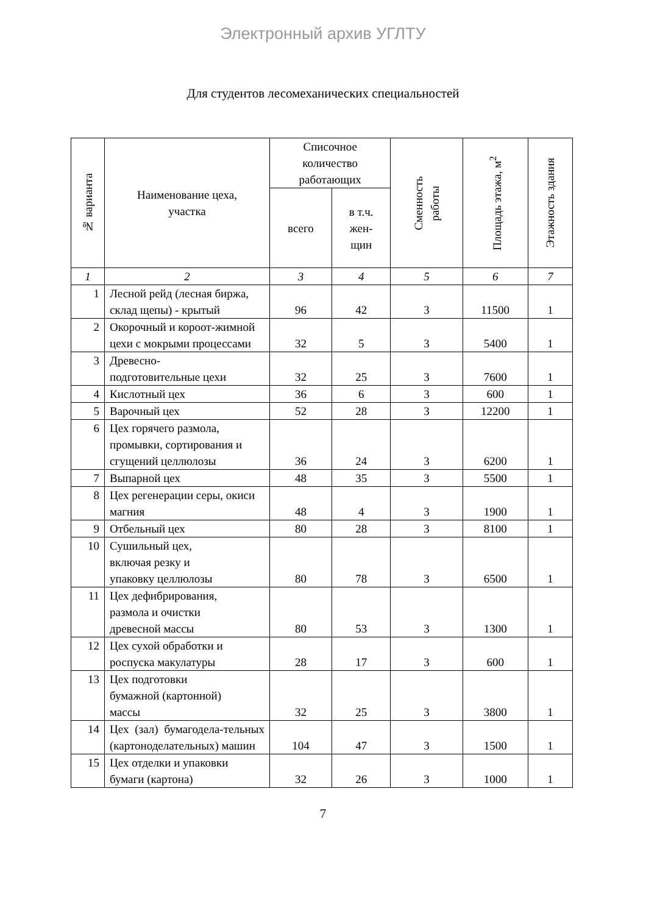Электронный архив УГЛТУ
Для студентов лесомеханических специальностей
| № варианта | Наименование цеха, участка | Списочное количество работающих | | Сменность работы | Площадь этажа, м<sup>2</sup> | Этажность здания |
| --- | --- | --- | --- | --- | --- | --- |
| | | всего | в т.ч. жен- щин | | | |
| 1 | 2 | 3 | 4 | 5 | 6 | 7 |
| 1 | Лесной рейд (лесная биржа, склад щепы) - крытый | 96 | 42 | 3 | 11500 | 1 |
| 2 | Окорочный и короот-жимной цехи с мокрыми процессами | 32 | 5 | 3 | 5400 | 1 |
| 3 | Древесно- подготовительные цехи | 32 | 25 | 3 | 7600 | 1 |
| 4 | Кислотный цех | 36 | 6 | 3 | 600 | 1 |
| 5 | Варочный цех | 52 | 28 | 3 | 12200 | 1 |
| 6 | Цех горячего размола, промывки, сортирования и сгущений целлюлозы | 36 | 24 | 3 | 6200 | 1 |
| 7 | Выпарной цех | 48 | 35 | 3 | 5500 | 1 |
| 8 | Цех регенерации серы, окиси магния | 48 | 4 | 3 | 1900 | 1 |
| 9 | Отбельный цех | 80 | 28 | 3 | 8100 | 1 |
| 10 | Сушильный цех, включая резку и упаковку целлюлозы | 80 | 78 | 3 | 6500 | 1 |
| 11 | Цех дефибрирования, размола и очистки древесной массы | 80 | 53 | 3 | 1300 | 1 |
| 12 | Цех сухой обработки и роспуска макулатуры | 28 | 17 | 3 | 600 | 1 |
| 13 | Цех подготовки бумажной (картонной) массы | 32 | 25 | 3 | 3800 | 1 |
| 14 | Цех (зал) бумагодела-тельных (картоноделательных) машин | 104 | 47 | 3 | 1500 | 1 |
| 15 | Цех отделки и упаковки бумаги (картона) | 32 | 26 | 3 | 1000 | 1 |
7